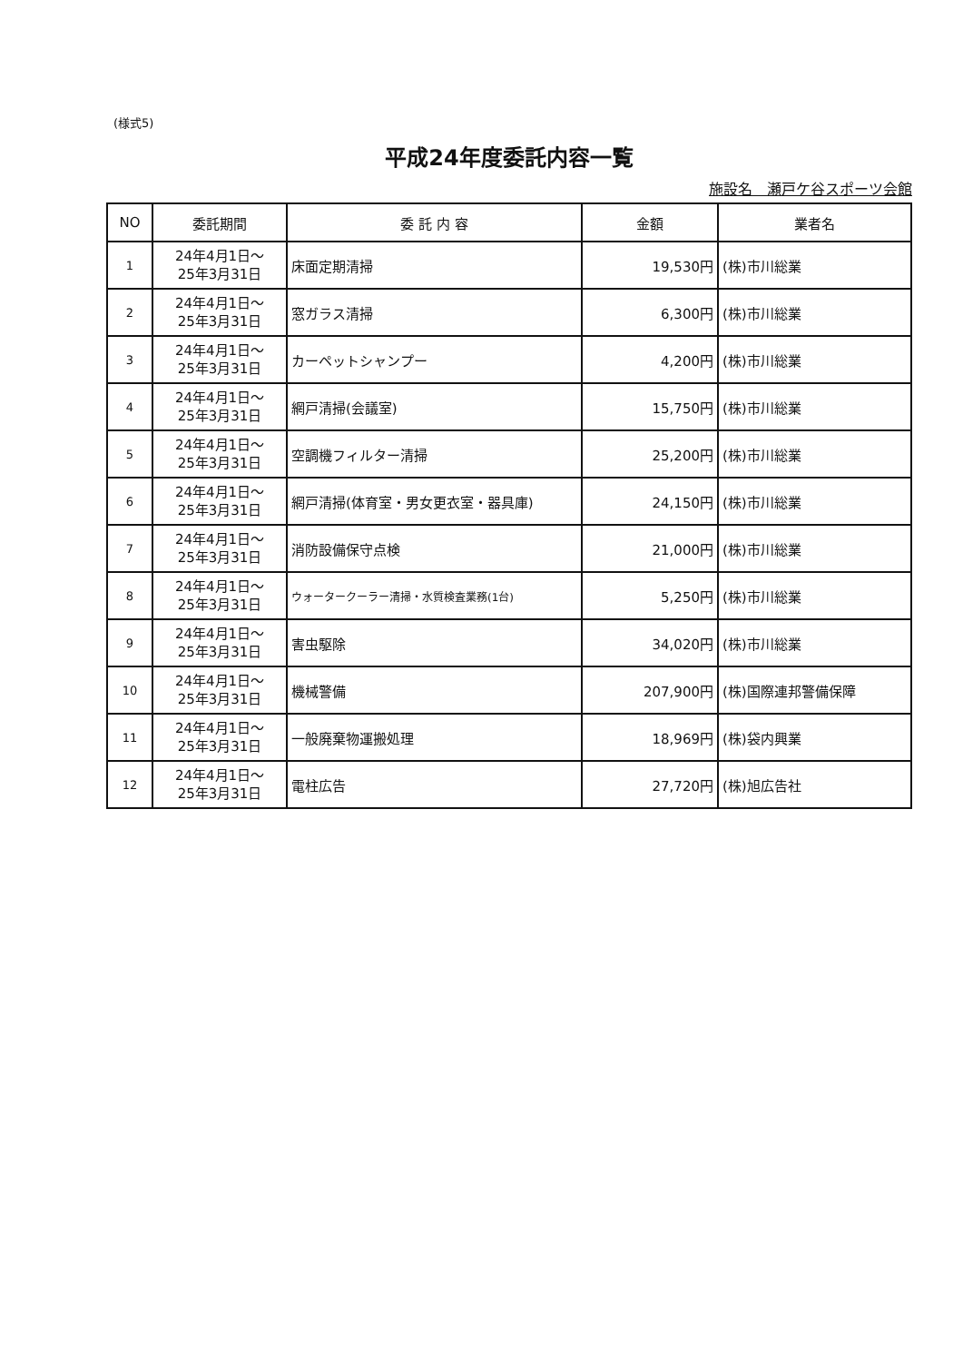(様式5)
平成24年度委託内容一覧
施設名　瀬戸ケ谷スポーツ会館
| NO | 委託期間 | 委 託 内 容 | 金額 | 業者名 |
| --- | --- | --- | --- | --- |
| 1 | 24年4月1日～ 25年3月31日 | 床面定期清掃 | 19,530円 | (株)市川総業 |
| 2 | 24年4月1日～ 25年3月31日 | 窓ガラス清掃 | 6,300円 | (株)市川総業 |
| 3 | 24年4月1日～ 25年3月31日 | カーペットシャンプー | 4,200円 | (株)市川総業 |
| 4 | 24年4月1日～ 25年3月31日 | 網戸清掃(会議室) | 15,750円 | (株)市川総業 |
| 5 | 24年4月1日～ 25年3月31日 | 空調機フィルター清掃 | 25,200円 | (株)市川総業 |
| 6 | 24年4月1日～ 25年3月31日 | 網戸清掃(体育室・男女更衣室・器具庫) | 24,150円 | (株)市川総業 |
| 7 | 24年4月1日～ 25年3月31日 | 消防設備保守点検 | 21,000円 | (株)市川総業 |
| 8 | 24年4月1日～ 25年3月31日 | ウォータークーラー清掃・水質検査業務(1台) | 5,250円 | (株)市川総業 |
| 9 | 24年4月1日～ 25年3月31日 | 害虫駆除 | 34,020円 | (株)市川総業 |
| 10 | 24年4月1日～ 25年3月31日 | 機械警備 | 207,900円 | (株)国際連邦警備保障 |
| 11 | 24年4月1日～ 25年3月31日 | 一般廃棄物運搬処理 | 18,969円 | (株)袋内興業 |
| 12 | 24年4月1日～ 25年3月31日 | 電柱広告 | 27,720円 | (株)旭広告社 |